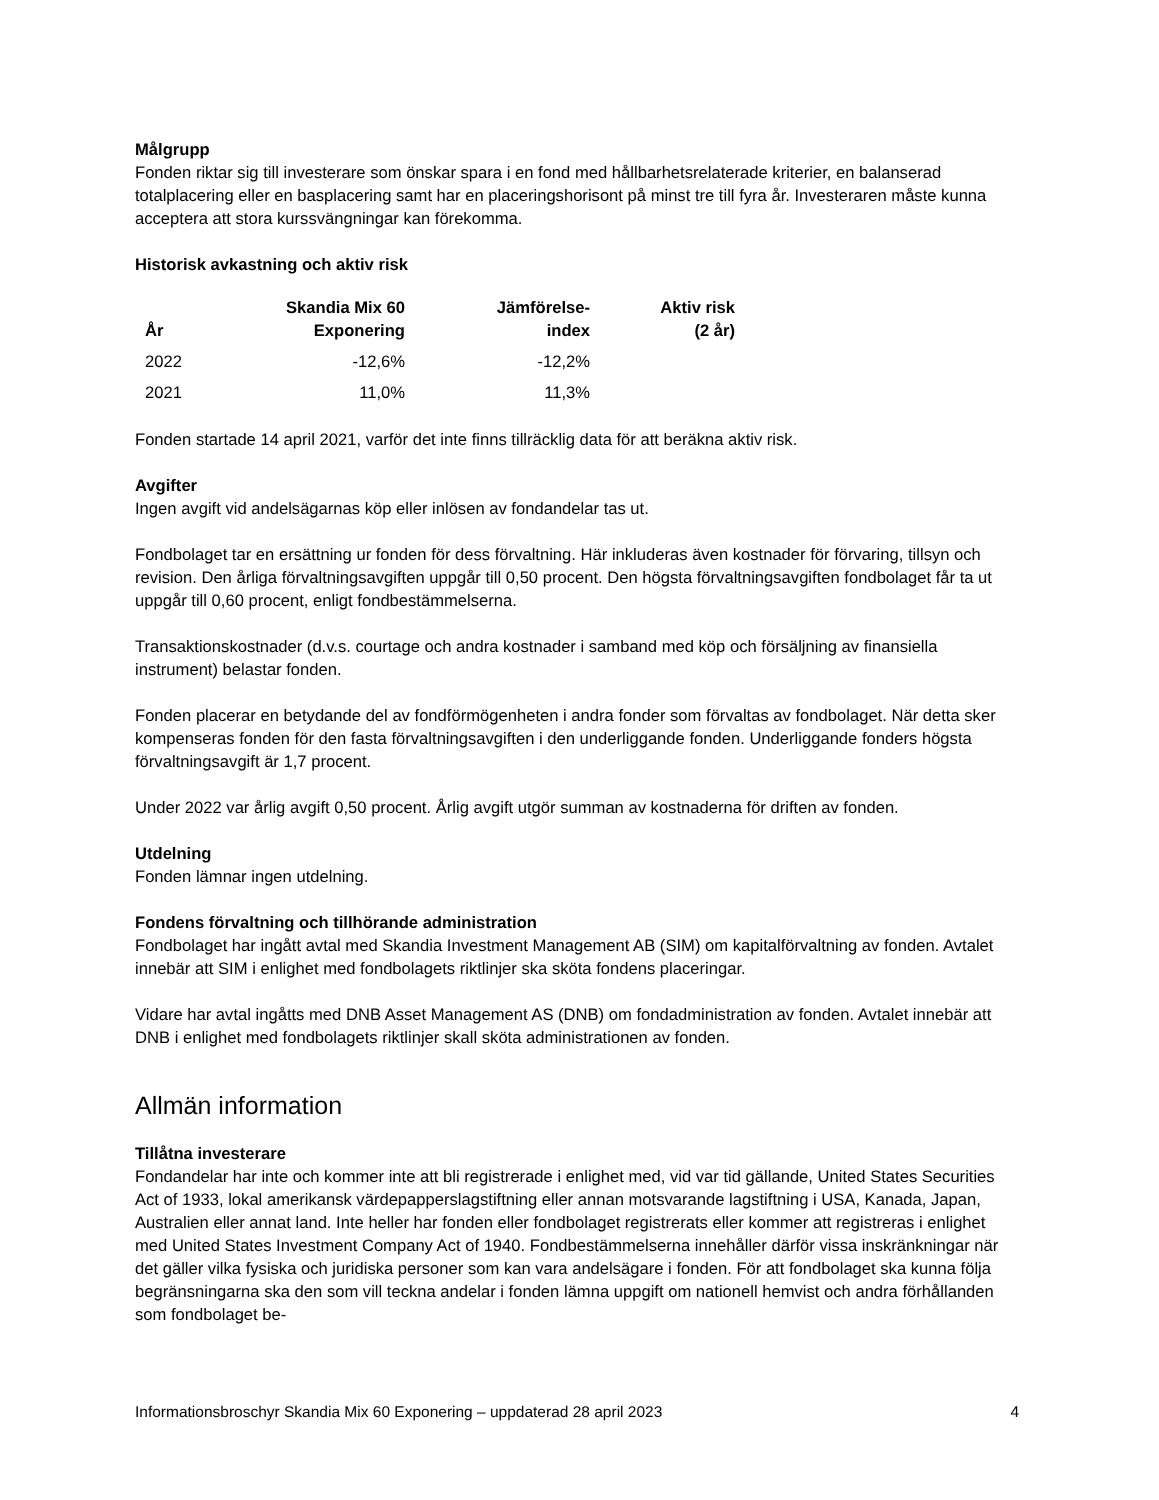Målgrupp
Fonden riktar sig till investerare som önskar spara i en fond med hållbarhetsrelaterade kriterier, en balanserad totalplacering eller en basplacering samt har en placeringshorisont på minst tre till fyra år. Investeraren måste kunna acceptera att stora kurssvängningar kan förekomma.
Historisk avkastning och aktiv risk
| År | Skandia Mix 60 Exponering | Jämförelse- index | Aktiv risk (2 år) |
| --- | --- | --- | --- |
| 2022 | -12,6% | -12,2% | |
| 2021 | 11,0% | 11,3% | |
Fonden startade 14 april 2021, varför det inte finns tillräcklig data för att beräkna aktiv risk.
Avgifter
Ingen avgift vid andelsägarnas köp eller inlösen av fondandelar tas ut.
Fondbolaget tar en ersättning ur fonden för dess förvaltning. Här inkluderas även kostnader för förvaring, tillsyn och revision. Den årliga förvaltningsavgiften uppgår till 0,50 procent. Den högsta förvaltningsavgiften fondbolaget får ta ut uppgår till 0,60 procent, enligt fondbestämmelserna.
Transaktionskostnader (d.v.s. courtage och andra kostnader i samband med köp och försäljning av finansiella instrument) belastar fonden.
Fonden placerar en betydande del av fondförmögenheten i andra fonder som förvaltas av fondbolaget. När detta sker kompenseras fonden för den fasta förvaltningsavgiften i den underliggande fonden. Underliggande fonders högsta förvaltningsavgift är 1,7 procent.
Under 2022 var årlig avgift 0,50 procent. Årlig avgift utgör summan av kostnaderna för driften av fonden.
Utdelning
Fonden lämnar ingen utdelning.
Fondens förvaltning och tillhörande administration
Fondbolaget har ingått avtal med Skandia Investment Management AB (SIM) om kapitalförvaltning av fonden. Avtalet innebär att SIM i enlighet med fondbolagets riktlinjer ska sköta fondens placeringar.
Vidare har avtal ingåtts med DNB Asset Management AS (DNB) om fondadministration av fonden. Avtalet innebär att DNB i enlighet med fondbolagets riktlinjer skall sköta administrationen av fonden.
Allmän information
Tillåtna investerare
Fondandelar har inte och kommer inte att bli registrerade i enlighet med, vid var tid gällande, United States Securities Act of 1933, lokal amerikansk värdepapperslagstiftning eller annan motsvarande lagstiftning i USA, Kanada, Japan, Australien eller annat land. Inte heller har fonden eller fondbolaget registrerats eller kommer att registreras i enlighet med United States Investment Company Act of 1940. Fondbestämmelserna innehåller därför vissa inskränkningar när det gäller vilka fysiska och juridiska personer som kan vara andelsägare i fonden. För att fondbolaget ska kunna följa begränsningarna ska den som vill teckna andelar i fonden lämna uppgift om nationell hemvist och andra förhållanden som fondbolaget be-
Informationsbroschyr Skandia Mix 60 Exponering – uppdaterad 28 april 2023 4